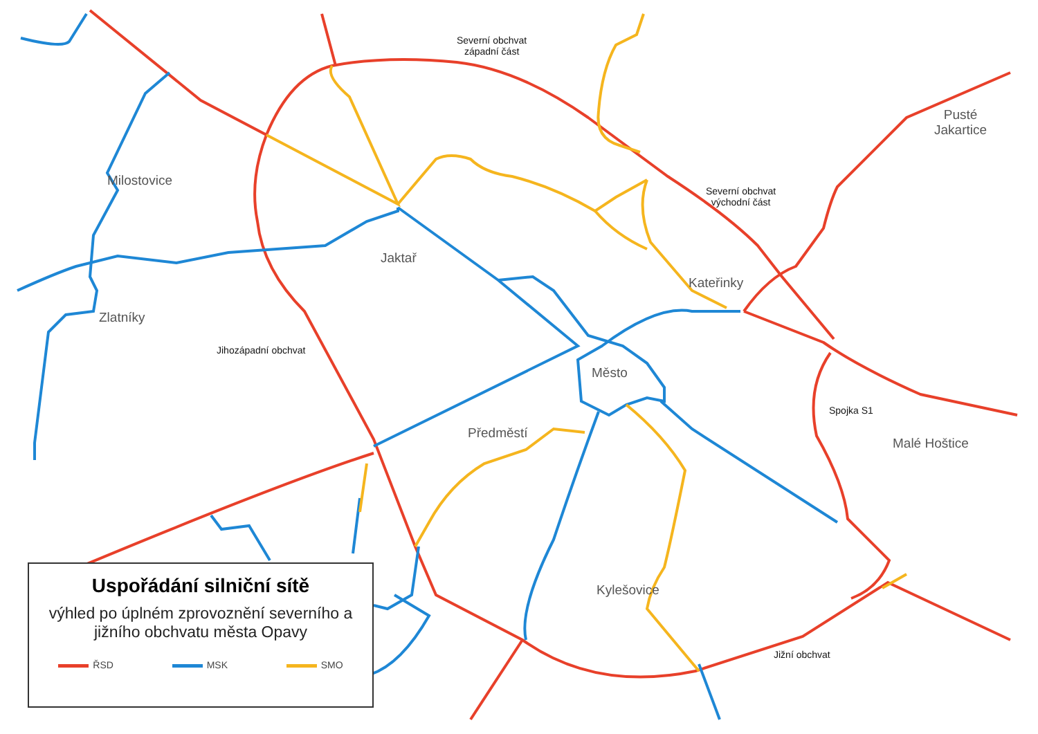Milostovice
Zlatníky
Jaktař
Kateřinky
Město
Předměstí
Kylešovice
Malé Hoštice
Pusté
Jakartice
Severní obchvat
západní část
Severní obchvat
východní část
Jihozápadní obchvat
Spojka S1
Jižní obchvat
Uspořádání silniční sítě
výhled po úplném zprovoznění severního a jižního obchvatu města Opavy
ŘSD MSK SMO